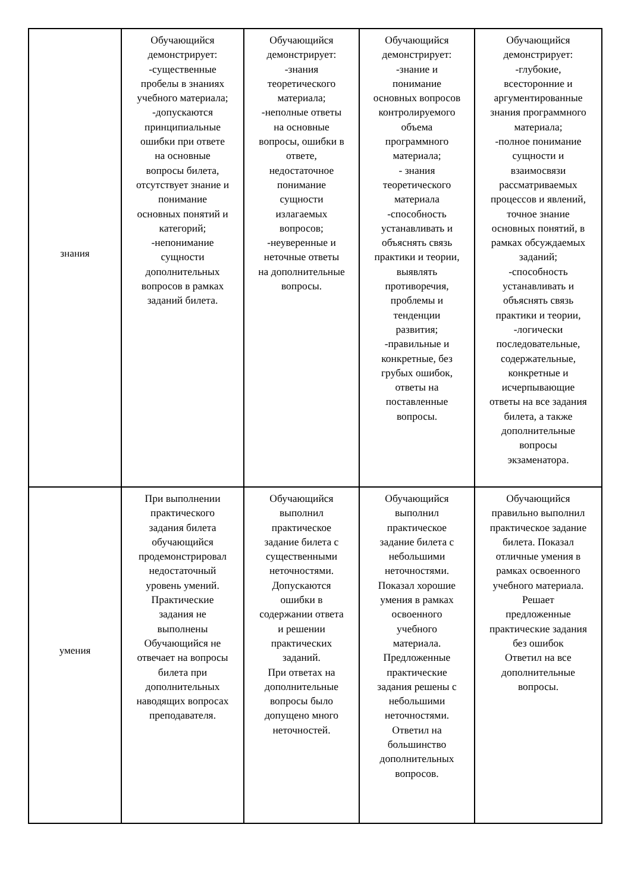| знания | Обучающийся демонстрирует: -существенные пробелы в знаниях учебного материала; -допускаются принципиальные ошибки при ответе на основные вопросы билета, отсутствует знание и понимание основных понятий и категорий; -непонимание сущности дополнительных вопросов в рамках заданий билета. | Обучающийся демонстрирует: -знания теоретического материала; -неполные ответы на основные вопросы, ошибки в ответе, недостаточное понимание сущности излагаемых вопросов; -неуверенные и неточные ответы на дополнительные вопросы. | Обучающийся демонстрирует: -знание и понимание основных вопросов контролируемого объема программного материала; - знания теоретического материала -способность устанавливать и объяснять связь практики и теории, выявлять противоречия, проблемы и тенденции развития; -правильные и конкретные, без грубых ошибок, ответы на поставленные вопросы. | Обучающийся демонстрирует: -глубокие, всесторонние и аргументированные знания программного материала; -полное понимание сущности и взаимосвязи рассматриваемых процессов и явлений, точное знание основных понятий, в рамках обсуждаемых заданий; -способность устанавливать и объяснять связь практики и теории, -логически последовательные, содержательные, конкретные и исчерпывающие ответы на все задания билета, а также дополнительные вопросы экзаменатора. |
| умения | При выполнении практического задания билета обучающийся продемонстрировал недостаточный уровень умений. Практические задания не выполнены Обучающийся не отвечает на вопросы билета при дополнительных наводящих вопросах преподавателя. | Обучающийся выполнил практическое задание билета с существенными неточностями. Допускаются ошибки в содержании ответа и решении практических заданий. При ответах на дополнительные вопросы было допущено много неточностей. | Обучающийся выполнил практическое задание билета с небольшими неточностями. Показал хорошие умения в рамках освоенного учебного материала. Предложенные практические задания решены с небольшими неточностями. Ответил на большинство дополнительных вопросов. | Обучающийся правильно выполнил практическое задание билета. Показал отличные умения в рамках освоенного учебного материала. Решает предложенные практические задания без ошибок Ответил на все дополнительные вопросы. |